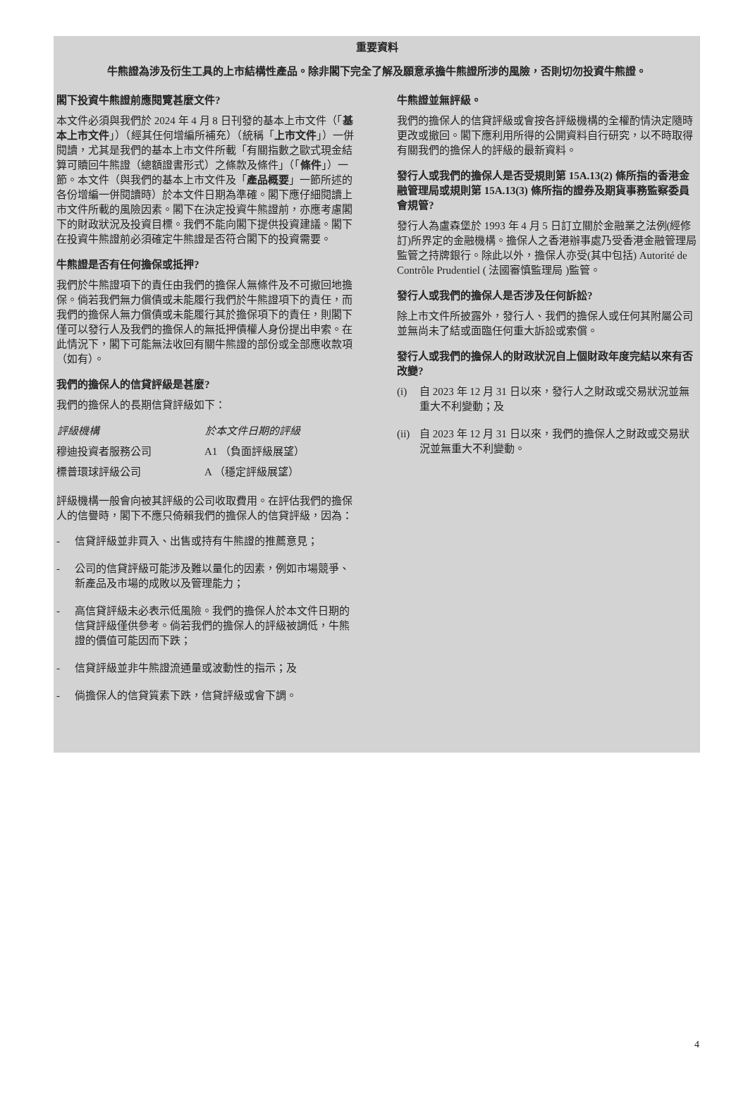重要資料
牛熊證為涉及衍生工具的上市結構性產品。除非閣下完全了解及願意承擔牛熊證所涉的風險，否則切勿投資牛熊證。
閣下投資牛熊證前應閱覽甚麼文件?
本文件必須與我們於 2024 年 4 月 8 日刊發的基本上市文件（「基本上市文件」）（經其任何增編所補充）（統稱「上市文件」）一併閱讀，尤其是我們的基本上市文件所載「有關指數之歐式現金結算可贖回牛熊證（總額證書形式）之條款及條件」（「條件」）一節。本文件（與我們的基本上市文件及「產品概要」一節所述的各份增編一併閱讀時）於本文件日期為準確。閣下應仔細閱讀上市文件所載的風險因素。閣下在決定投資牛熊證前，亦應考慮閣下的財政狀況及投資目標。我們不能向閣下提供投資建議。閣下在投資牛熊證前必須確定牛熊證是否符合閣下的投資需要。
牛熊證是否有任何擔保或抵押?
我們於牛熊證項下的責任由我們的擔保人無條件及不可撤回地擔保。倘若我們無力償債或未能履行我們於牛熊證項下的責任，而我們的擔保人無力償債或未能履行其於擔保項下的責任，則閣下僅可以發行人及我們的擔保人的無抵押債權人身份提出申索。在此情況下，閣下可能無法收回有關牛熊證的部份或全部應收款項（如有）。
我們的擔保人的信貸評級是甚麼?
我們的擔保人的長期信貸評級如下：
| 評級機構 | 於本文件日期的評級 |
| --- | --- |
| 穆迪投資者服務公司 | A1 （負面評級展望） |
| 標普環球評級公司 | A （穩定評級展望） |
評級機構一般會向被其評級的公司收取費用。在評估我們的擔保人的信譽時，閣下不應只倚賴我們的擔保人的信貸評級，因為：
- 信貸評級並非買入、出售或持有牛熊證的推薦意見；
- 公司的信貸評級可能涉及難以量化的因素，例如市場競爭、新產品及市場的成敗以及管理能力；
- 高信貸評級未必表示低風險。我們的擔保人於本文件日期的信貸評級僅供參考。倘若我們的擔保人的評級被調低，牛熊證的價值可能因而下跌；
- 信貸評級並非牛熊證流通量或波動性的指示；及
- 倘擔保人的信貸質素下跌，信貸評級或會下調。
牛熊證並無評級。
我們的擔保人的信貸評級或會按各評級機構的全權酌情決定隨時更改或撤回。閣下應利用所得的公開資料自行研究，以不時取得有關我們的擔保人的評級的最新資料。
發行人或我們的擔保人是否受規則第 15A.13(2) 條所指的香港金融管理局或規則第 15A.13(3) 條所指的證券及期貨事務監察委員會規管?
發行人為盧森堡於 1993 年 4 月 5 日訂立關於金融業之法例(經修訂)所界定的金融機構。擔保人之香港辦事處乃受香港金融管理局監管之持牌銀行。除此以外，擔保人亦受(其中包括) Autorité de Contrôle Prudentiel ( 法國審慎監理局 )監管。
發行人或我們的擔保人是否涉及任何訴訟?
除上市文件所披露外，發行人、我們的擔保人或任何其附屬公司並無尚未了結或面臨任何重大訴訟或索償。
發行人或我們的擔保人的財政狀況自上個財政年度完結以來有否改變?
(i) 自 2023 年 12 月 31 日以來，發行人之財政或交易狀況並無重大不利變動；及
(ii) 自 2023 年 12 月 31 日以來，我們的擔保人之財政或交易狀況並無重大不利變動。
4